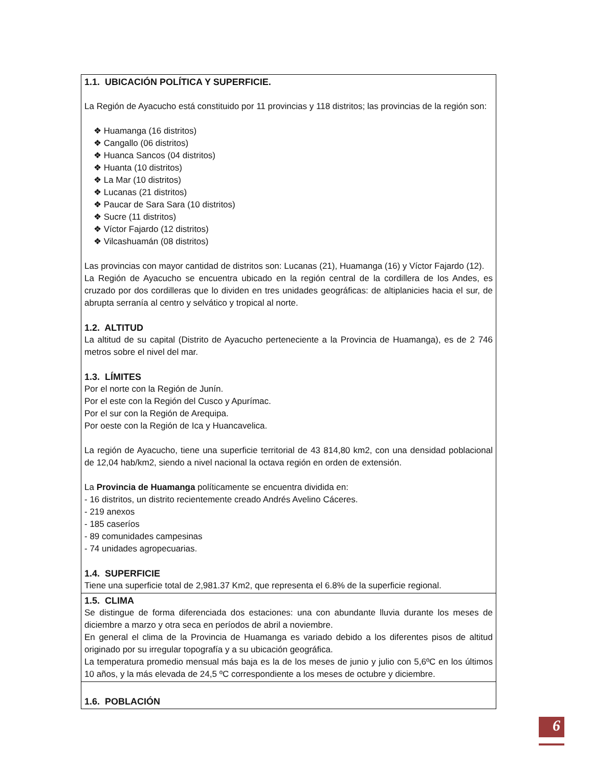| 1.1. UBICACIÓN POLÍTICA Y SUPERFICIE. La Región de Ayacucho está constituido por 11 provincias y 118 distritos; las provincias de la región son: ❖ Huamanga (16 distritos) ❖ Cangallo (06 distritos) ❖ Huanca Sancos (04 distritos) ❖ Huanta (10 distritos) ❖ La Mar (10 distritos) ❖ Lucanas (21 distritos) ❖ Paucar de Sara Sara (10 distritos) ❖ Sucre (11 distritos) ❖ Víctor Fajardo (12 distritos) ❖ Vilcashuamán (08 distritos) Las provincias con mayor cantidad de distritos son: Lucanas (21), Huamanga (16) y Víctor Fajardo (12). La Región de Ayacucho se encuentra ubicado en la región central de la cordillera de los Andes, es cruzado por dos cordilleras que lo dividen en tres unidades geográficas: de altiplanicies hacia el sur, de abrupta serranía al centro y selvático y tropical al norte. 1.2. ALTITUD La altitud de su capital (Distrito de Ayacucho perteneciente a la Provincia de Huamanga), es de 2 746 metros sobre el nivel del mar. 1.3. LÍMITES Por el norte con la Región de Junín. Por el este con la Región del Cusco y Apurímac. Por el sur con la Región de Arequipa. Por oeste con la Región de Ica y Huancavelica. La región de Ayacucho, tiene una superficie territorial de 43 814,80 km2, con una densidad poblacional de 12,04 hab/km2, siendo a nivel nacional la octava región en orden de extensión. La Provincia de Huamanga políticamente se encuentra dividida en: - 16 distritos, un distrito recientemente creado Andrés Avelino Cáceres. - 219 anexos - 185 caseríos - 89 comunidades campesinas - 74 unidades agropecuarias. 1.4. SUPERFICIE Tiene una superficie total de 2,981.37 Km2, que representa el 6.8% de la superficie regional. |
| 1.5. CLIMA Se distingue de forma diferenciada dos estaciones: una con abundante lluvia durante los meses de diciembre a marzo y otra seca en períodos de abril a noviembre. En general el clima de la Provincia de Huamanga es variado debido a los diferentes pisos de altitud originado por su irregular topografía y a su ubicación geográfica. La temperatura promedio mensual más baja es la de los meses de junio y julio con 5,6ºC en los últimos 10 años, y la más elevada de 24,5 ºC correspondiente a los meses de octubre y diciembre. |
| 1.6. POBLACIÓN |
6